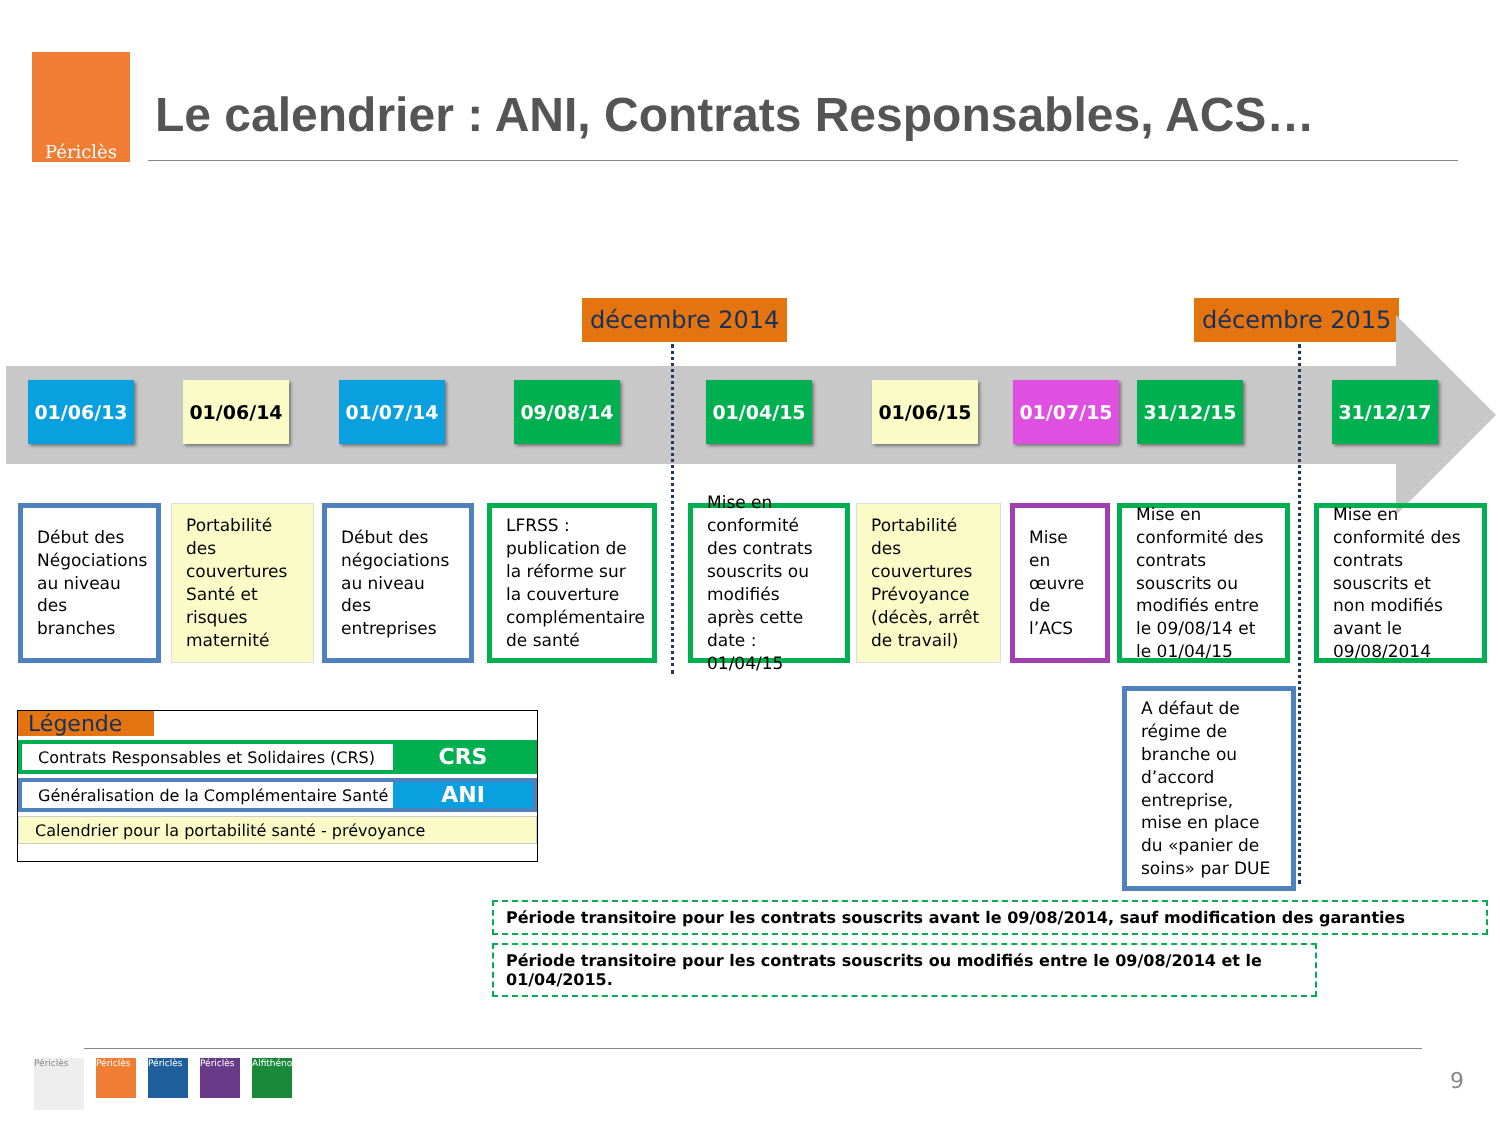Périclès
Le calendrier : ANI, Contrats Responsables, ACS…
décembre 2014 décembre 2015
01/06/13 01/06/14 01/07/14 09/08/14 01/04/15 01/06/15 01/07/15 31/12/15 31/12/17
Début des Négociations au niveau des branches
Portabilité des couvertures Santé et risques maternité
Début des négociations au niveau des entreprises
LFRSS : publication de la réforme sur la couverture complémentaire de santé
Mise en conformité des contrats souscrits ou modifiés après cette date : 01/04/15
Portabilité des couvertures Prévoyance (décès, arrêt de travail)
Mise en œuvre de l’ACS
Mise en conformité des contrats souscrits ou modifiés entre le 09/08/14 et le 01/04/15
Mise en conformité des contrats souscrits et non modifiés avant le 09/08/2014
A défaut de régime de branche ou d’accord entreprise, mise en place du «panier de soins» par DUE
Légende
Contrats Responsables et Solidaires (CRS)
CRS
Généralisation de la Complémentaire Santé
ANI
Calendrier pour la portabilité santé - prévoyance
Période transitoire pour les contrats souscrits avant le 09/08/2014, sauf modification des garanties
Période transitoire pour les contrats souscrits ou modifiés entre le 09/08/2014 et le 01/04/2015.
Périclès
Périclès
Périclès
Périclès
Alfithénor
9